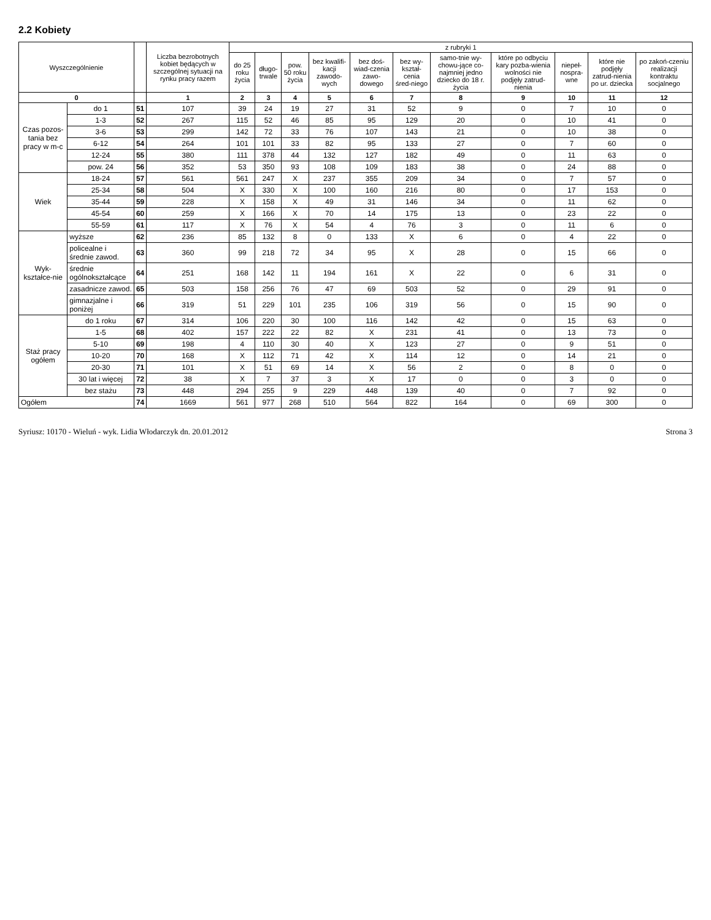2.2 Kobiety
| Wyszczególnienie | | | Liczba bezrobotnych kobiet będących w szczególnej sytuacji na rynku pracy razem | z rubryki 1 | | | | | | | | | | |
| --- | --- | --- | --- | --- | --- | --- | --- | --- | --- | --- | --- | --- | --- | --- |
| | | | | do 25 roku życia | długo-trwale | pow. 50 roku życia | bez kwalifi-kacji zawodo-wych | bez doś-wiad-czenia zawo-dowego | bez wy-kształ-cenia śred-niego | samo-tnie wy-chowu-jące co-najmniej jedno dziecko do 18 r. życia | które po odbyciu kary pozba-wienia wolności nie podjęły zatrud-nienia | niepeł-nospra-wne | które nie podjęły zatrud-nienia po ur. dziecka | po zakoń-czeniu realizacji kontraktu socjalnego |
| 0 | | | 1 | 2 | 3 | 4 | 5 | 6 | 7 | 8 | 9 | 10 | 11 | 12 |
| Czas pozos-tania bez pracy w m-c | do 1 | 51 | 107 | 39 | 24 | 19 | 27 | 31 | 52 | 9 | 0 | 7 | 10 | 0 |
| | 1-3 | 52 | 267 | 115 | 52 | 46 | 85 | 95 | 129 | 20 | 0 | 10 | 41 | 0 |
| | 3-6 | 53 | 299 | 142 | 72 | 33 | 76 | 107 | 143 | 21 | 0 | 10 | 38 | 0 |
| | 6-12 | 54 | 264 | 101 | 101 | 33 | 82 | 95 | 133 | 27 | 0 | 7 | 60 | 0 |
| | 12-24 | 55 | 380 | 111 | 378 | 44 | 132 | 127 | 182 | 49 | 0 | 11 | 63 | 0 |
| | pow. 24 | 56 | 352 | 53 | 350 | 93 | 108 | 109 | 183 | 38 | 0 | 24 | 88 | 0 |
| Wiek | 18-24 | 57 | 561 | 561 | 247 | X | 237 | 355 | 209 | 34 | 0 | 7 | 57 | 0 |
| | 25-34 | 58 | 504 | X | 330 | X | 100 | 160 | 216 | 80 | 0 | 17 | 153 | 0 |
| | 35-44 | 59 | 228 | X | 158 | X | 49 | 31 | 146 | 34 | 0 | 11 | 62 | 0 |
| | 45-54 | 60 | 259 | X | 166 | X | 70 | 14 | 175 | 13 | 0 | 23 | 22 | 0 |
| | 55-59 | 61 | 117 | X | 76 | X | 54 | 4 | 76 | 3 | 0 | 11 | 6 | 0 |
| Wyk-kształce-nie | wyższe | 62 | 236 | 85 | 132 | 8 | 0 | 133 | X | 6 | 0 | 4 | 22 | 0 |
| | policealne i średnie zawod. | 63 | 360 | 99 | 218 | 72 | 34 | 95 | X | 28 | 0 | 15 | 66 | 0 |
| | średnie ogólnokształcące | 64 | 251 | 168 | 142 | 11 | 194 | 161 | X | 22 | 0 | 6 | 31 | 0 |
| | zasadnicze zawod. | 65 | 503 | 158 | 256 | 76 | 47 | 69 | 503 | 52 | 0 | 29 | 91 | 0 |
| | gimnazjalne i poniżej | 66 | 319 | 51 | 229 | 101 | 235 | 106 | 319 | 56 | 0 | 15 | 90 | 0 |
| Staż pracy ogółem | do 1 roku | 67 | 314 | 106 | 220 | 30 | 100 | 116 | 142 | 42 | 0 | 15 | 63 | 0 |
| | 1-5 | 68 | 402 | 157 | 222 | 22 | 82 | X | 231 | 41 | 0 | 13 | 73 | 0 |
| | 5-10 | 69 | 198 | 4 | 110 | 30 | 40 | X | 123 | 27 | 0 | 9 | 51 | 0 |
| | 10-20 | 70 | 168 | X | 112 | 71 | 42 | X | 114 | 12 | 0 | 14 | 21 | 0 |
| | 20-30 | 71 | 101 | X | 51 | 69 | 14 | X | 56 | 2 | 0 | 8 | 0 | 0 |
| | 30 lat i więcej | 72 | 38 | X | 7 | 37 | 3 | X | 17 | 0 | 0 | 3 | 0 | 0 |
| | bez stażu | 73 | 448 | 294 | 255 | 9 | 229 | 448 | 139 | 40 | 0 | 7 | 92 | 0 |
| Ogółem | | 74 | 1669 | 561 | 977 | 268 | 510 | 564 | 822 | 164 | 0 | 69 | 300 | 0 |
Syriusz: 10170 - Wieluń - wyk. Lidia Włodarczyk dn. 20.01.2012 Strona 3